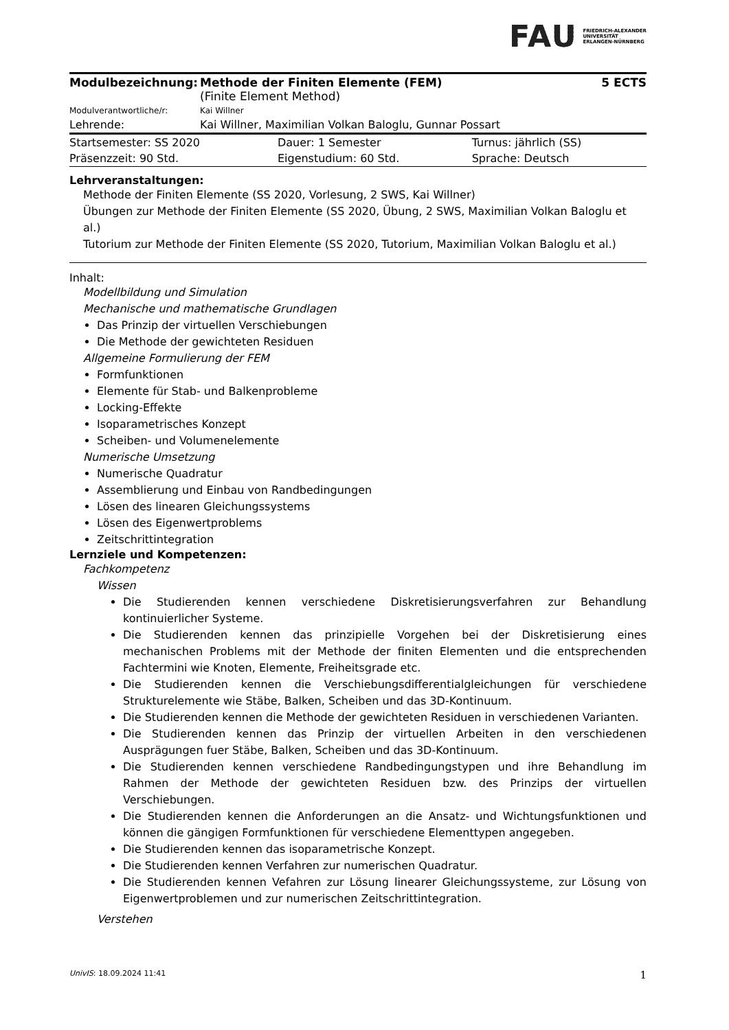FAU FRIEDRICH-ALEXANDER
UNIVERSITÄT
ERLANGEN-NÜRNBERG
| Modulbezeichnung: | Methode der Finiten Elemente (FEM) (Finite Element Method) | 5 ECTS |
| Modulverantwortliche/r: | Kai Willner | |
| Lehrende: | Kai Willner, Maximilian Volkan Baloglu, Gunnar Possart | |
| Startsemester: SS 2020 | Dauer: 1 Semester | Turnus: jährlich (SS) |
| Präsenzzeit: 90 Std. | Eigenstudium: 60 Std. | Sprache: Deutsch |
Lehrveranstaltungen:
Methode der Finiten Elemente (SS 2020, Vorlesung, 2 SWS, Kai Willner)
Übungen zur Methode der Finiten Elemente (SS 2020, Übung, 2 SWS, Maximilian Volkan Baloglu et al.)
Tutorium zur Methode der Finiten Elemente (SS 2020, Tutorium, Maximilian Volkan Baloglu et al.)
Inhalt:
Modellbildung und Simulation
Mechanische und mathematische Grundlagen
Das Prinzip der virtuellen Verschiebungen
Die Methode der gewichteten Residuen
Allgemeine Formulierung der FEM
Formfunktionen
Elemente für Stab- und Balkenprobleme
Locking-Effekte
Isoparametrisches Konzept
Scheiben- und Volumenelemente
Numerische Umsetzung
Numerische Quadratur
Assemblierung und Einbau von Randbedingungen
Lösen des linearen Gleichungssystems
Lösen des Eigenwertproblems
Zeitschrittintegration
Lernziele und Kompetenzen:
Fachkompetenz
Wissen
Die Studierenden kennen verschiedene Diskretisierungsverfahren zur Behandlung kontinuierlicher Systeme.
Die Studierenden kennen das prinzipielle Vorgehen bei der Diskretisierung eines mechanischen Problems mit der Methode der finiten Elementen und die entsprechenden Fachtermini wie Knoten, Elemente, Freiheitsgrade etc.
Die Studierenden kennen die Verschiebungsdifferentialgleichungen für verschiedene Strukturelemente wie Stäbe, Balken, Scheiben und das 3D-Kontinuum.
Die Studierenden kennen die Methode der gewichteten Residuen in verschiedenen Varianten.
Die Studierenden kennen das Prinzip der virtuellen Arbeiten in den verschiedenen Ausprägungen fuer Stäbe, Balken, Scheiben und das 3D-Kontinuum.
Die Studierenden kennen verschiedene Randbedingungstypen und ihre Behandlung im Rahmen der Methode der gewichteten Residuen bzw. des Prinzips der virtuellen Verschiebungen.
Die Studierenden kennen die Anforderungen an die Ansatz- und Wichtungsfunktionen und können die gängigen Formfunktionen für verschiedene Elementtypen angegeben.
Die Studierenden kennen das isoparametrische Konzept.
Die Studierenden kennen Verfahren zur numerischen Quadratur.
Die Studierenden kennen Vefahren zur Lösung linearer Gleichungssysteme, zur Lösung von Eigenwertproblemen und zur numerischen Zeitschrittintegration.
Verstehen
UnivIS: 18.09.2024 11:41 1